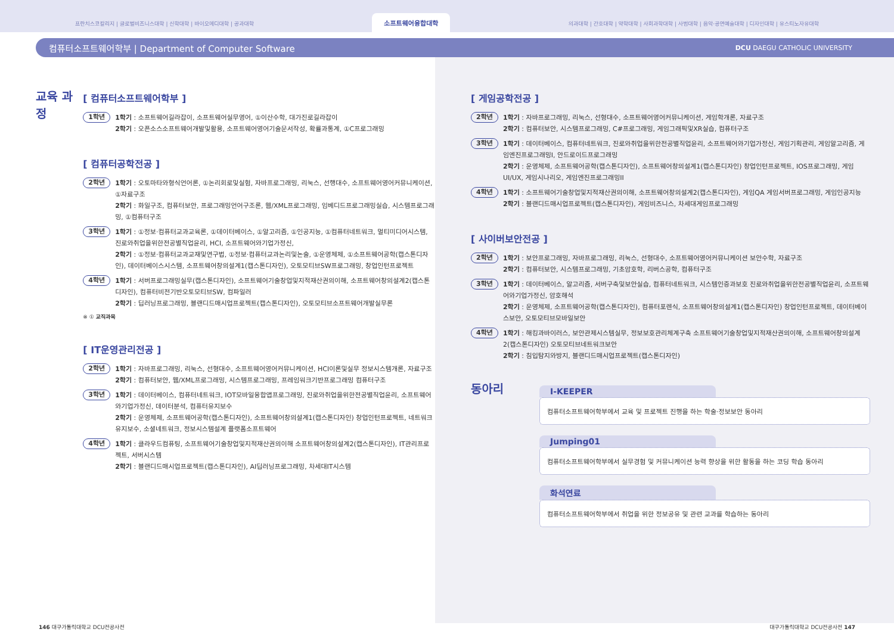프란치스코칼리지 | 글로벌비즈니스대학 | 신학대학 | 바이오메디대학 | 공과대학
소프트웨어융합대학
의과대학 | 간호대학 | 약학대학 | 사회과학대학 | 사범대학 | 음악·공연예술대학 | 디자인대학 | 유스티노자유대학
컴퓨터소프트웨어학부 | Department of Computer Software DCU DAEGU CATHOLIC UNIVERSITY
교육 과정
[ 컴퓨터소프트웨어학부 ]
1학년
1학기 : 소프트웨어길라잡이, 소프트웨어실무영어, ①이산수학, 대가진로길라잡이
2학기 : 오픈소스소프트웨어개발및활용, 소프트웨어영어기술문서작성, 확률과통계, ①C프로그래밍
[ 컴퓨터공학전공 ]
2학년
1학기 : 오토마타와형식언어론, ①논리회로및실험, 자바프로그래밍, 리눅스, 선행대수, 소프트웨어영어커뮤니케이션, ①자료구조
2학기 : 화일구조, 컴퓨터보안, 프로그래밍언어구조론, 웹/XML프로그래밍, 임베디드프로그래밍실습, 시스템프로그래밍, ①컴퓨터구조
3학년
1학기 : ①정보·컴퓨터교과교육론, ①데이터베이스, ①알고리즘, ①인공지능, ①컴퓨터네트워크, 멀티미디어시스템, 진로와취업을위한전공별직업윤리, HCI, 소프트웨어와기업가정신,
2학기 : ①정보·컴퓨터교과교재및연구법, ①정보·컴퓨터교과논리및논술, ①운영체제, ①소프트웨어공학(캡스톤디자인), 데이터베이스시스템, 소프트웨어창의설계1(캡스톤디자인), 오토모티브SW프로그래밍, 창업인턴프로젝트
4학년
1학기 : 서버프로그래밍실무(캡스톤디자인), 소프트웨어기술창업및지적재산권의이해, 소프트웨어창의설계2(캡스톤디자인), 컴퓨터비전기반오토모티브SW, 컴파일러
2학기 : 딥러닝프로그래밍, 블랜디드매시업프로젝트(캡스톤디자인), 오토모티브소프트웨어개발실무론
※ ① 교직과목
[ IT운영관리전공 ]
2학년
1학기 : 자바프로그래밍, 리눅스, 선형대수, 소프트웨어영어커뮤니케이션, HCI이론및실무 정보시스템개론, 자료구조
2학기 : 컴퓨터보안, 웹/XML프로그래밍, 시스템프로그래밍, 프레임워크기반프로그래밍 컴퓨터구조
3학년
1학기 : 데이터베이스, 컴퓨터네트워크, IOT모바일융합앱프로그래밍, 진로와취업을위한전공별직업윤리, 소프트웨어와기업가정신, 데이터분석, 컴퓨터유지보수
2학기 : 운영체제, 소프트웨어공학(캡스톤디자인), 소프트웨어창의설계1(캡스톤디자인) 창업인턴프로젝트, 네트워크유지보수, 소셜네트워크, 정보시스템설계 플랫폼소프트웨어
4학년
1학기 : 클라우드컴퓨팅, 소프트웨어기술창업및지적재산권의이해 소프트웨어창의설계2(캡스톤디자인), IT관리프로젝트, 서버시스템
2학기 : 블랜디드매시업프로젝트(캡스톤디자인), AI딥러닝프로그래밍, 차세대IT시스템
[ 게임공학전공 ]
2학년
1학기 : 자바프로그래밍, 리눅스, 선형대수, 소프트웨어영어커뮤니케이션, 게임학개론, 자료구조
2학기 : 컴퓨터보안, 시스템프로그래밍, C#프로그래밍, 게임그래픽및XR실습, 컴퓨터구조
3학년
1학기 : 데이터베이스, 컴퓨터네트워크, 진로와취업을위한전공별직업윤리, 소프트웨어와기업가정신, 게임기획관리, 게임알고리즘, 게임엔진프로그래밍I, 안드로이드프로그래밍
2학기 : 운영체제, 소프트웨어공학(캡스톤디자인), 소프트웨어창의설계1(캡스톤디자인) 창업인턴프로젝트, IOS프로그래밍, 게임UI/UX, 게임시나리오, 게임엔진프로그래밍II
4학년
1학기 : 소프트웨어기술창업및지적재산권의이해, 소프트웨어창의설계2(캡스톤디자인), 게임QA 게임서버프로그래밍, 게임인공지능
2학기 : 블랜디드매시업프로젝트(캡스톤디자인), 게임비즈니스, 차세대게임프로그래밍
[ 사이버보안전공 ]
2학년
1학기 : 보안프로그래밍, 자바프로그래밍, 리눅스, 선형대수, 소프트웨어영어커뮤니케이션 보안수학, 자료구조
2학기 : 컴퓨터보안, 시스템프로그래밍, 기초암호학, 리버스공학, 컴퓨터구조
3학년
1학기 : 데이터베이스, 알고리즘, 서버구축및보안실습, 컴퓨터네트워크, 시스템인증과보호 진로와취업을위한전공별직업윤리, 소프트웨어와기업가정신, 암호해석
2학기 : 운영체제, 소프트웨어공학(캡스톤디자인), 컴퓨터포렌식, 소프트웨어창의설계1(캡스톤디자인) 창업인턴프로젝트, 데이터베이스보안, 오토모티브모바일보안
4학년
1학기 : 해킹과바이러스, 보안관제시스템실무, 정보보호관리체계구축 소프트웨어기술창업및지적재산권의이해, 소프트웨어창의설계2(캡스톤디자인) 오토모티브네트워크보안
2학기 : 침입탐지와방지, 블랜디드매시업프로젝트(캡스톤디자인)
동아리
I-KEEPER
컴퓨터소프트웨어학부에서 교육 및 프로젝트 진행을 하는 학술·정보보안 동아리
Jumping01
컴퓨터소프트웨어학부에서 실무경험 및 커뮤니케이션 능력 향상을 위한 활동을 하는 코딩 학습 동아리
화석연료
컴퓨터소프트웨어학부에서 취업을 위한 정보공유 및 관련 교과를 학습하는 동아리
146 대구가톨릭대학교 DCU전공사전 대구가톨릭대학교 DCU전공사전 147